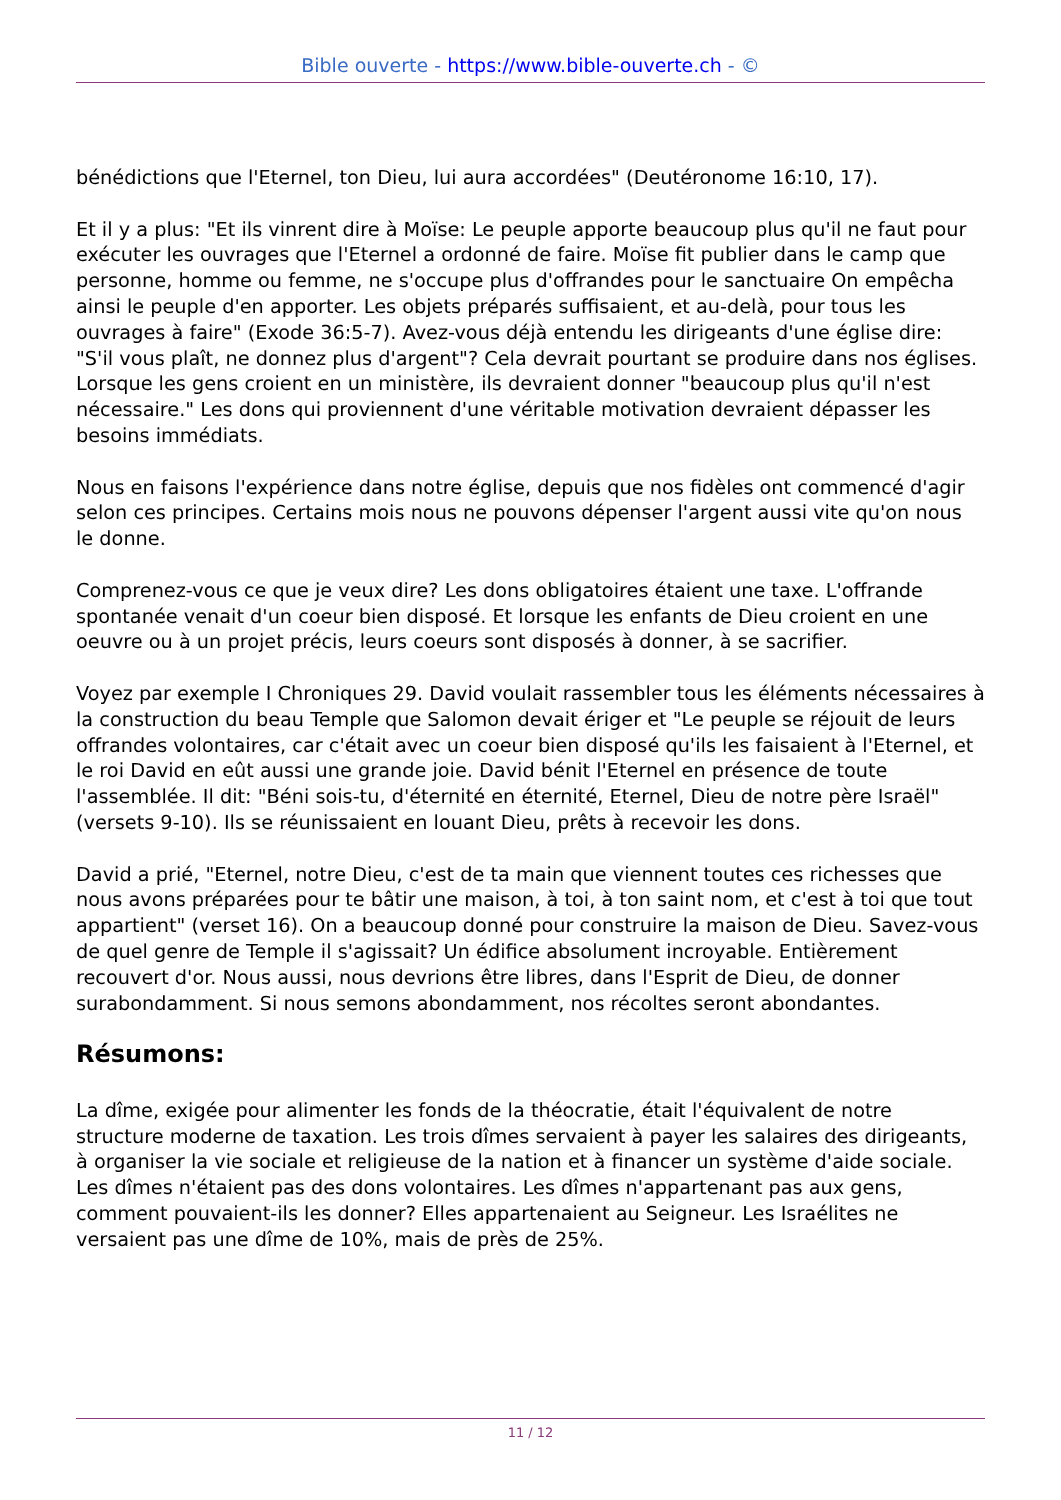Bible ouverte - https://www.bible-ouverte.ch - ©
bénédictions que l'Eternel, ton Dieu, lui aura accordées" (Deutéronome 16:10, 17).
Et il y a plus: "Et ils vinrent dire à Moïse: Le peuple apporte beaucoup plus qu'il ne faut pour exécuter les ouvrages que l'Eternel a ordonné de faire. Moïse fit publier dans le camp que personne, homme ou femme, ne s'occupe plus d'offrandes pour le sanctuaire On empêcha ainsi le peuple d'en apporter. Les objets préparés suffisaient, et au-delà, pour tous les ouvrages à faire" (Exode 36:5-7). Avez-vous déjà entendu les dirigeants d'une église dire: "S'il vous plaît, ne donnez plus d'argent"? Cela devrait pourtant se produire dans nos églises. Lorsque les gens croient en un ministère, ils devraient donner "beaucoup plus qu'il n'est nécessaire." Les dons qui proviennent d'une véritable motivation devraient dépasser les besoins immédiats.
Nous en faisons l'expérience dans notre église, depuis que nos fidèles ont commencé d'agir selon ces principes. Certains mois nous ne pouvons dépenser l'argent aussi vite qu'on nous le donne.
Comprenez-vous ce que je veux dire? Les dons obligatoires étaient une taxe. L'offrande spontanée venait d'un coeur bien disposé. Et lorsque les enfants de Dieu croient en une oeuvre ou à un projet précis, leurs coeurs sont disposés à donner, à se sacrifier.
Voyez par exemple I Chroniques 29. David voulait rassembler tous les éléments nécessaires à la construction du beau Temple que Salomon devait ériger et "Le peuple se réjouit de leurs offrandes volontaires, car c'était avec un coeur bien disposé qu'ils les faisaient à l'Eternel, et le roi David en eût aussi une grande joie. David bénit l'Eternel en présence de toute l'assemblée. Il dit: "Béni sois-tu, d'éternité en éternité, Eternel, Dieu de notre père Israël" (versets 9-10). Ils se réunissaient en louant Dieu, prêts à recevoir les dons.
David a prié, "Eternel, notre Dieu, c'est de ta main que viennent toutes ces richesses que nous avons préparées pour te bâtir une maison, à toi, à ton saint nom, et c'est à toi que tout appartient" (verset 16). On a beaucoup donné pour construire la maison de Dieu. Savez-vous de quel genre de Temple il s'agissait? Un édifice absolument incroyable. Entièrement recouvert d'or. Nous aussi, nous devrions être libres, dans l'Esprit de Dieu, de donner surabondamment. Si nous semons abondamment, nos récoltes seront abondantes.
Résumons:
La dîme, exigée pour alimenter les fonds de la théocratie, était l'équivalent de notre structure moderne de taxation. Les trois dîmes servaient à payer les salaires des dirigeants, à organiser la vie sociale et religieuse de la nation et à financer un système d'aide sociale. Les dîmes n'étaient pas des dons volontaires. Les dîmes n'appartenant pas aux gens, comment pouvaient-ils les donner? Elles appartenaient au Seigneur. Les Israélites ne versaient pas une dîme de 10%, mais de près de 25%.
11 / 12